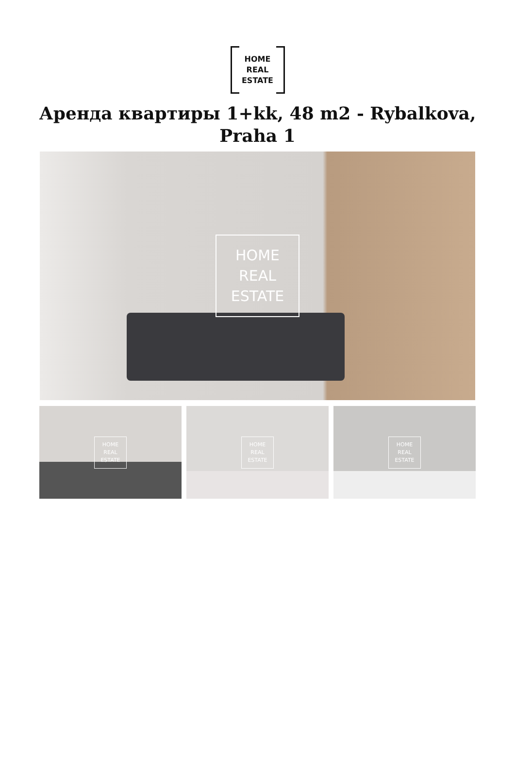HOME
REAL
ESTATE
Аренда квартиры 1+kk, 48 m2 - Rybalkova, Praha 1
HOME
REAL
ESTATE
HOME
REAL
ESTATE
HOME
REAL
ESTATE
HOME
REAL
ESTATE